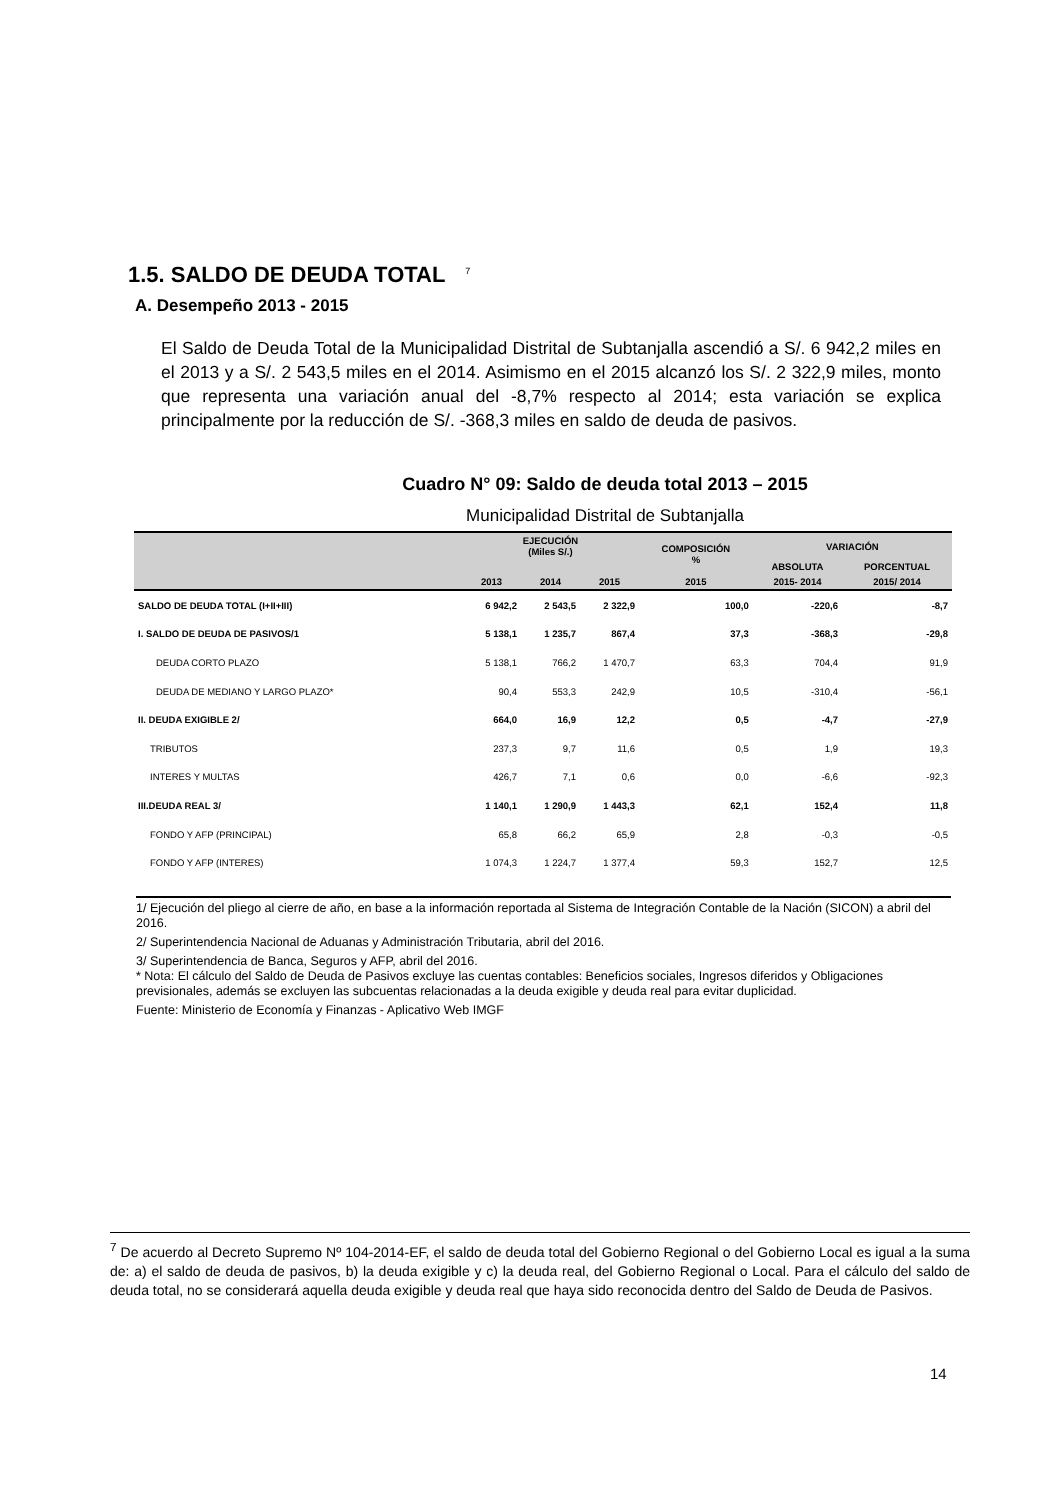1.5. SALDO DE DEUDA TOTAL <sup>7</sup>
A. Desempeño 2013 - 2015
El Saldo de Deuda Total de la Municipalidad Distrital de Subtanjalla ascendió a S/. 6 942,2 miles en el 2013 y a S/. 2 543,5 miles en el 2014. Asimismo en el 2015 alcanzó los S/. 2 322,9 miles, monto que representa una variación anual del -8,7% respecto al 2014; esta variación se explica principalmente por la reducción de S/. -368,3 miles en saldo de deuda de pasivos.
Cuadro N° 09: Saldo de deuda total 2013 – 2015
Municipalidad Distrital de Subtanjalla
| | EJECUCIÓN (Miles S/.) | | | COMPOSICIÓN % | VARIACIÓN | |
| --- | --- | --- | --- | --- | --- | --- |
| | | | | | ABSOLUTA | PORCENTUAL |
| | 2013 | 2014 | 2015 | 2015 | 2015- 2014 | 2015/ 2014 |
| SALDO DE DEUDA TOTAL (I+II+III) | 6 942,2 | 2 543,5 | 2 322,9 | 100,0 | -220,6 | -8,7 |
| I. SALDO DE DEUDA DE PASIVOS/1 | 5 138,1 | 1 235,7 | 867,4 | 37,3 | -368,3 | -29,8 |
| DEUDA CORTO PLAZO | 5 138,1 | 766,2 | 1 470,7 | 63,3 | 704,4 | 91,9 |
| DEUDA DE MEDIANO Y LARGO PLAZO* | 90,4 | 553,3 | 242,9 | 10,5 | -310,4 | -56,1 |
| II. DEUDA EXIGIBLE 2/ | 664,0 | 16,9 | 12,2 | 0,5 | -4,7 | -27,9 |
| TRIBUTOS | 237,3 | 9,7 | 11,6 | 0,5 | 1,9 | 19,3 |
| INTERES Y MULTAS | 426,7 | 7,1 | 0,6 | 0,0 | -6,6 | -92,3 |
| III.DEUDA REAL 3/ | 1 140,1 | 1 290,9 | 1 443,3 | 62,1 | 152,4 | 11,8 |
| FONDO Y AFP (PRINCIPAL) | 65,8 | 66,2 | 65,9 | 2,8 | -0,3 | -0,5 |
| FONDO Y AFP (INTERES) | 1 074,3 | 1 224,7 | 1 377,4 | 59,3 | 152,7 | 12,5 |
1/ Ejecución del pliego al cierre de año, en base a la información reportada al Sistema de Integración Contable de la Nación (SICON) a abril del 2016.
2/ Superintendencia Nacional de Aduanas y Administración Tributaria, abril del 2016.
3/ Superintendencia de Banca, Seguros y AFP, abril del 2016.
* Nota: El cálculo del Saldo de Deuda de Pasivos excluye las cuentas contables: Beneficios sociales, Ingresos diferidos y Obligaciones previsionales, además se excluyen las subcuentas relacionadas a la deuda exigible y deuda real para evitar duplicidad.
Fuente: Ministerio de Economía y Finanzas - Aplicativo Web IMGF
<sup>7</sup> De acuerdo al Decreto Supremo Nº 104-2014-EF, el saldo de deuda total del Gobierno Regional o del Gobierno Local es igual a la suma de: a) el saldo de deuda de pasivos, b) la deuda exigible y c) la deuda real, del Gobierno Regional o Local. Para el cálculo del saldo de deuda total, no se considerará aquella deuda exigible y deuda real que haya sido reconocida dentro del Saldo de Deuda de Pasivos.
14